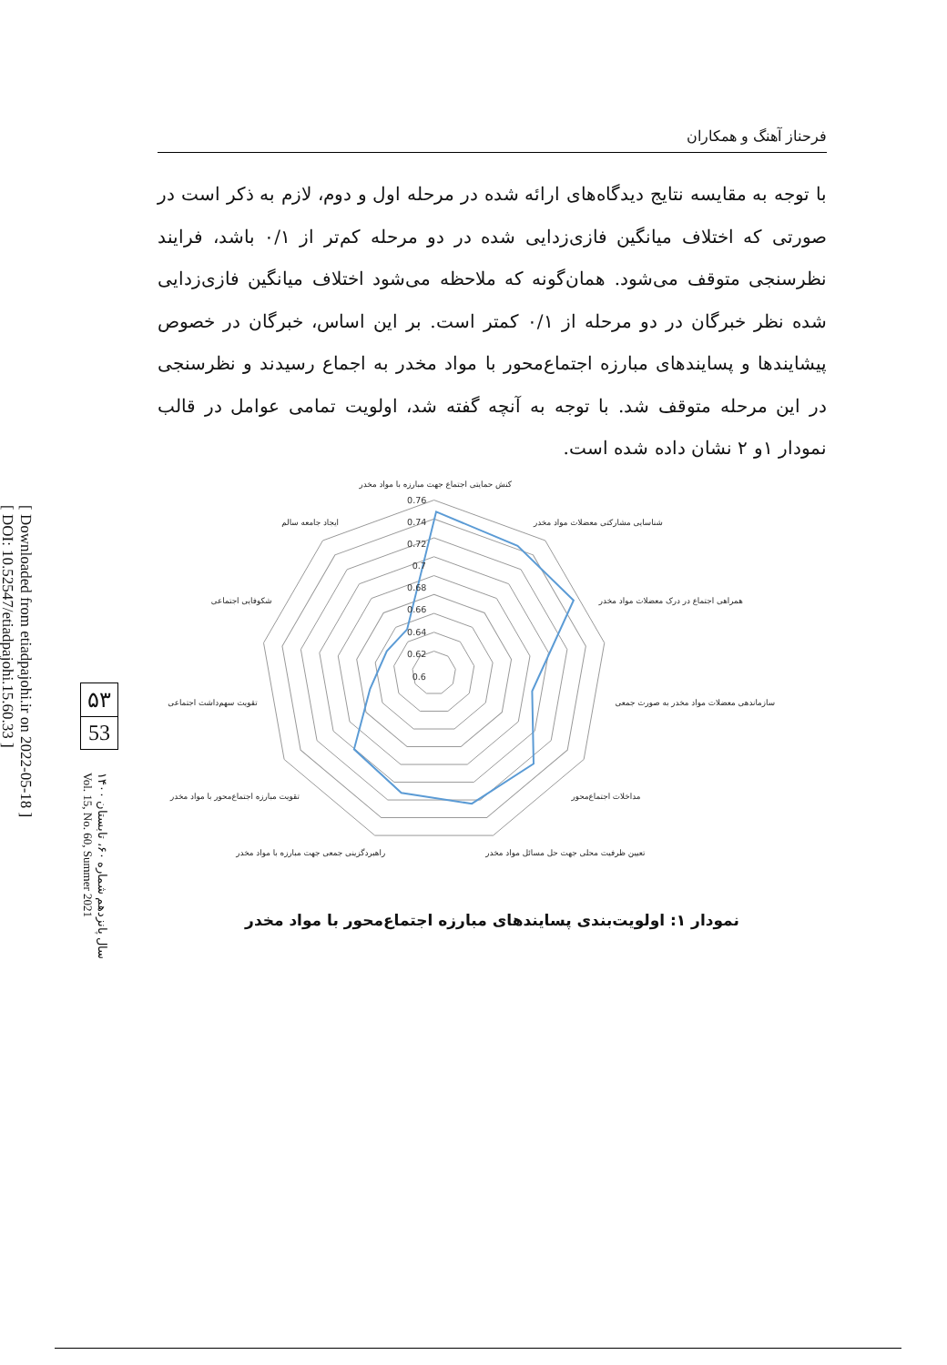[ Downloaded from etiadpajohi.ir on 2022-05-18 ]
[ DOI: 10.52547/etiadpajohi.15.60.33 ]
۵۳
53
سال پانزدهم شماره ۶۰، تابستان ۱۴۰۰
Vol. 15, No. 60, Summer 2021
فرحناز آهنگ و همکاران
با توجه به مقایسه نتایج دیدگاه‌های ارائه شده در مرحله اول و دوم، لازم به ذکر است در صورتی که اختلاف میانگین فازی‌زدایی شده در دو مرحله کم‌تر از ۰/۱ باشد، فرایند نظرسنجی متوقف می‌شود. همان‌گونه که ملاحظه می‌شود اختلاف میانگین فازی‌زدایی شده نظر خبرگان در دو مرحله از ۰/۱ کمتر است. بر این اساس، خبرگان در خصوص پیشایندها و پسایندهای مبارزه اجتماع‌محور با مواد مخدر به اجماع رسیدند و نظرسنجی در این مرحله متوقف شد. با توجه به آنچه گفته شد، اولویت تمامی عوامل در قالب نمودار ۱و ۲ نشان داده شده است.
0.76
0.74
0.72
0.7
0.68
0.66
0.64
0.62
0.6
کنش حمایتی اجتماع جهت مبارزه با مواد مخدر
شناسایی مشارکتی معضلات مواد مخدر
همراهی اجتماع در درک معضلات مواد مخدر
سازماندهی معضلات مواد مخدر به صورت جمعی
مداخلات اجتماع‌محور
تعیین ظرفیت محلی جهت حل مسائل مواد مخدر
راهبردگزینی جمعی جهت مبارزه با مواد مخدر
تقویت مبارزه اجتماع‌محور با مواد مخدر
تقویت سهم‌داشت اجتماعی
شکوفایی اجتماعی
ایجاد جامعه سالم
نمودار ۱: اولویت‌بندی پسایندهای مبارزه اجتماع‌محور با مواد مخدر